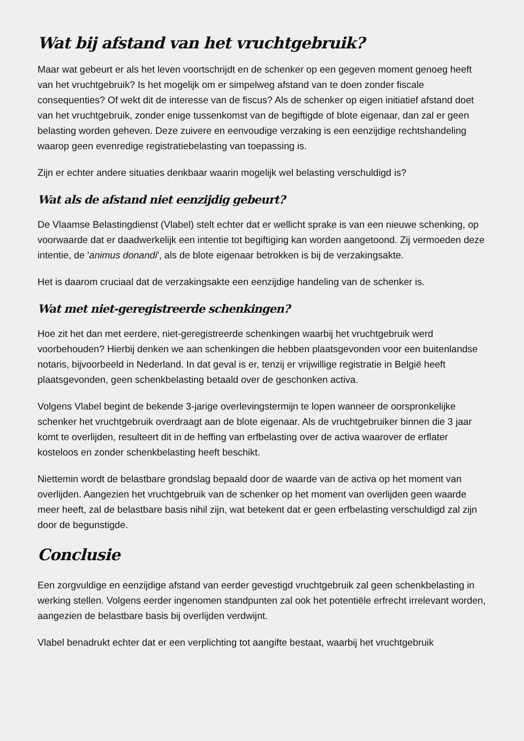Wat bij afstand van het vruchtgebruik?
Maar wat gebeurt er als het leven voortschrijdt en de schenker op een gegeven moment genoeg heeft van het vruchtgebruik? Is het mogelijk om er simpelweg afstand van te doen zonder fiscale consequenties? Of wekt dit de interesse van de fiscus? Als de schenker op eigen initiatief afstand doet van het vruchtgebruik, zonder enige tussenkomst van de begiftigde of blote eigenaar, dan zal er geen belasting worden geheven. Deze zuivere en eenvoudige verzaking is een eenzijdige rechtshandeling waarop geen evenredige registratiebelasting van toepassing is.
Zijn er echter andere situaties denkbaar waarin mogelijk wel belasting verschuldigd is?
Wat als de afstand niet eenzijdig gebeurt?
De Vlaamse Belastingdienst (Vlabel) stelt echter dat er wellicht sprake is van een nieuwe schenking, op voorwaarde dat er daadwerkelijk een intentie tot begiftiging kan worden aangetoond. Zij vermoeden deze intentie, de 'animus donandi', als de blote eigenaar betrokken is bij de verzakingsakte.
Het is daarom cruciaal dat de verzakingsakte een eenzijdige handeling van de schenker is.
Wat met niet-geregistreerde schenkingen?
Hoe zit het dan met eerdere, niet-geregistreerde schenkingen waarbij het vruchtgebruik werd voorbehouden? Hierbij denken we aan schenkingen die hebben plaatsgevonden voor een buitenlandse notaris, bijvoorbeeld in Nederland. In dat geval is er, tenzij er vrijwillige registratie in België heeft plaatsgevonden, geen schenkbelasting betaald over de geschonken activa.
Volgens Vlabel begint de bekende 3-jarige overlevingstermijn te lopen wanneer de oorspronkelijke schenker het vruchtgebruik overdraagt aan de blote eigenaar. Als de vruchtgebruiker binnen die 3 jaar komt te overlijden, resulteert dit in de heffing van erfbelasting over de activa waarover de erflater kosteloos en zonder schenkbelasting heeft beschikt.
Niettemin wordt de belastbare grondslag bepaald door de waarde van de activa op het moment van overlijden. Aangezien het vruchtgebruik van de schenker op het moment van overlijden geen waarde meer heeft, zal de belastbare basis nihil zijn, wat betekent dat er geen erfbelasting verschuldigd zal zijn door de begunstigde.
Conclusie
Een zorgvuldige en eenzijdige afstand van eerder gevestigd vruchtgebruik zal geen schenkbelasting in werking stellen. Volgens eerder ingenomen standpunten zal ook het potentiële erfrecht irrelevant worden, aangezien de belastbare basis bij overlijden verdwijnt.
Vlabel benadrukt echter dat er een verplichting tot aangifte bestaat, waarbij het vruchtgebruik